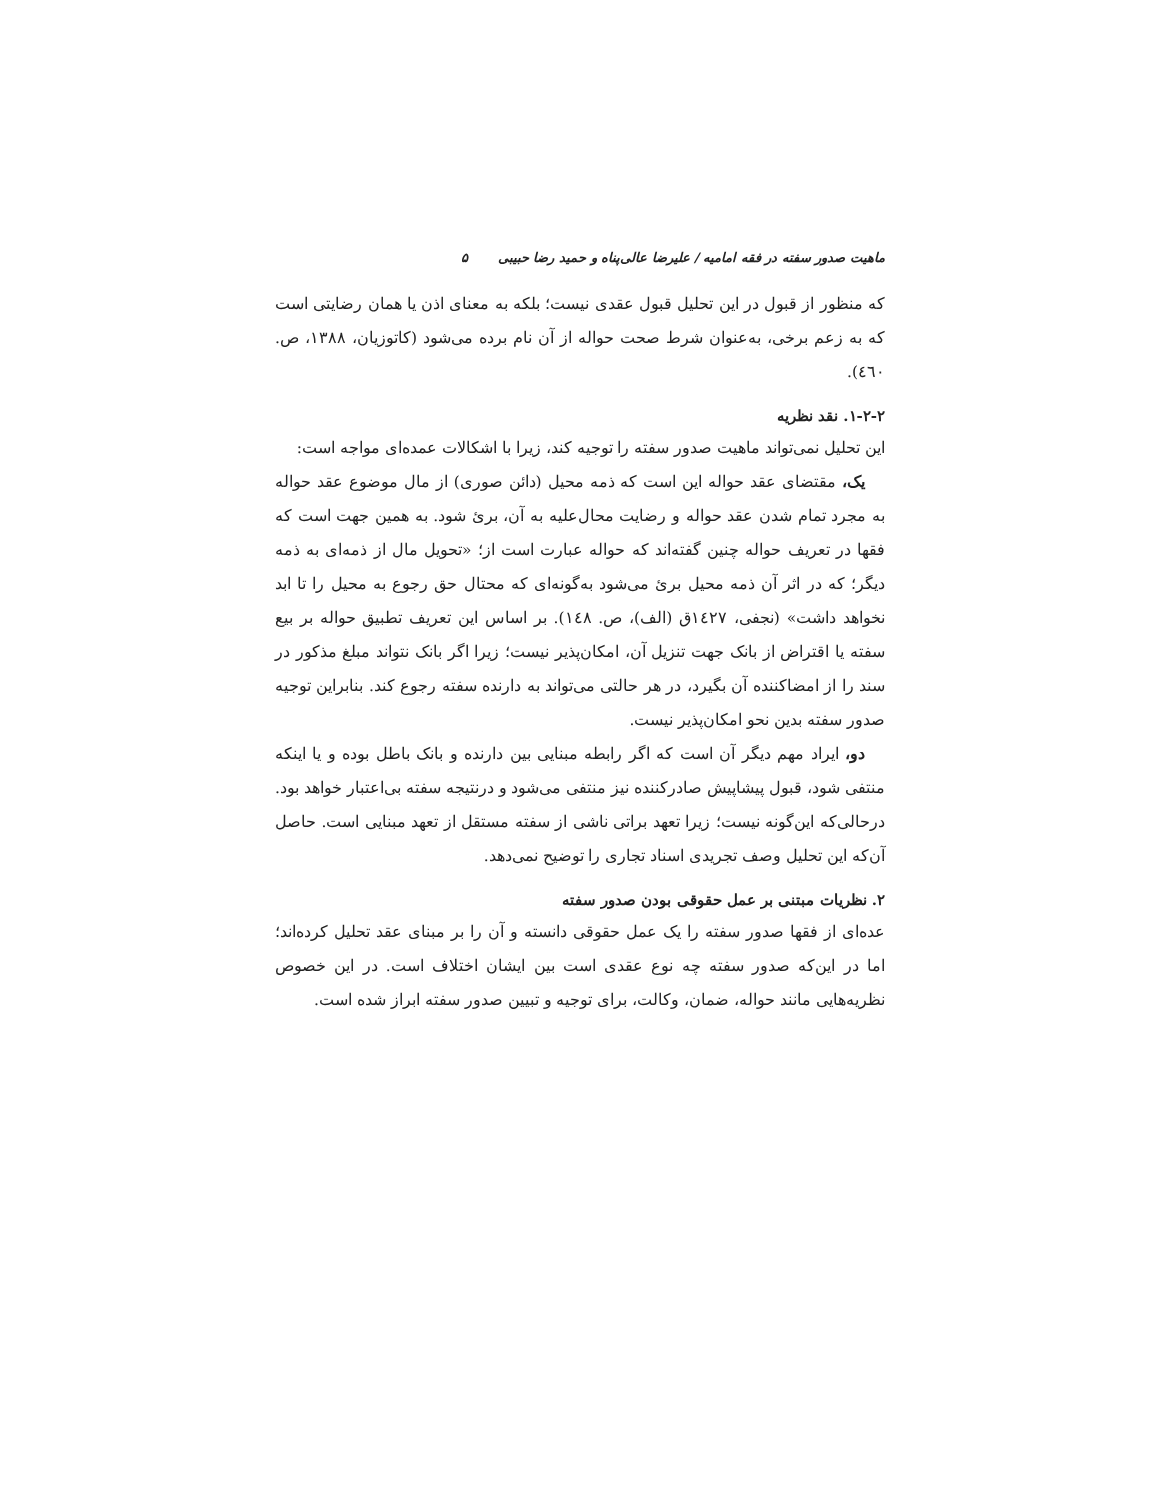ماهیت صدور سفته در فقه امامیه / علیرضا عالی‌پناه و حمید رضا حبیبی ۵
که منظور از قبول در این تحلیل قبول عقدی نیست؛ بلکه به معنای اذن یا همان رضایتی است که به زعم برخی، به‌عنوان شرط صحت حواله از آن نام برده می‌شود (کاتوزیان، ۱۳۸۸، ص. ٤٦٠).
۱-۲-۲. نقد نظریه
این تحلیل نمی‌تواند ماهیت صدور سفته را توجیه کند، زیرا با اشکالات عمده‌ای مواجه است:
یک، مقتضای عقد حواله این است که ذمه محیل (دائن صوری) از مال موضوع عقد حواله به مجرد تمام شدن عقد حواله و رضایت محال‌علیه به آن، برئ شود. به همین جهت است که فقها در تعریف حواله چنین گفته‌اند که حواله عبارت است از؛ «تحویل مال از ذمه‌ای به ذمه دیگر؛ که در اثر آن ذمه محیل برئ می‌شود به‌گونه‌ای که محتال حق رجوع به محیل را تا ابد نخواهد داشت» (نجفی، ١٤٢٧ق (الف)، ص. ١٤٨). بر اساس این تعریف تطبیق حواله بر بیع سفته یا اقتراض از بانک جهت تنزیل آن، امکان‌پذیر نیست؛ زیرا اگر بانک نتواند مبلغ مذکور در سند را از امضاکننده آن بگیرد، در هر حالتی می‌تواند به دارنده سفته رجوع کند. بنابراین توجیه صدور سفته بدین نحو امکان‌پذیر نیست.
دو، ایراد مهم دیگر آن است که اگر رابطه مبنایی بین دارنده و بانک باطل بوده و یا اینکه منتفی شود، قبول پیشاپیش صادرکننده نیز منتفی می‌شود و درنتیجه سفته بی‌اعتبار خواهد بود. درحالی‌که این‌گونه نیست؛ زیرا تعهد براتی ناشی از سفته مستقل از تعهد مبنایی است. حاصل آن‌که این تحلیل وصف تجریدی اسناد تجاری را توضیح نمی‌دهد.
۲. نظریات مبتنی بر عمل حقوقی بودن صدور سفته
عده‌ای از فقها صدور سفته را یک عمل حقوقی دانسته و آن را بر مبنای عقد تحلیل کرده‌اند؛ اما در این‌که صدور سفته چه نوع عقدی است بین ایشان اختلاف است. در این خصوص نظریه‌هایی مانند حواله، ضمان، وکالت، برای توجیه و تبیین صدور سفته ابراز شده است.